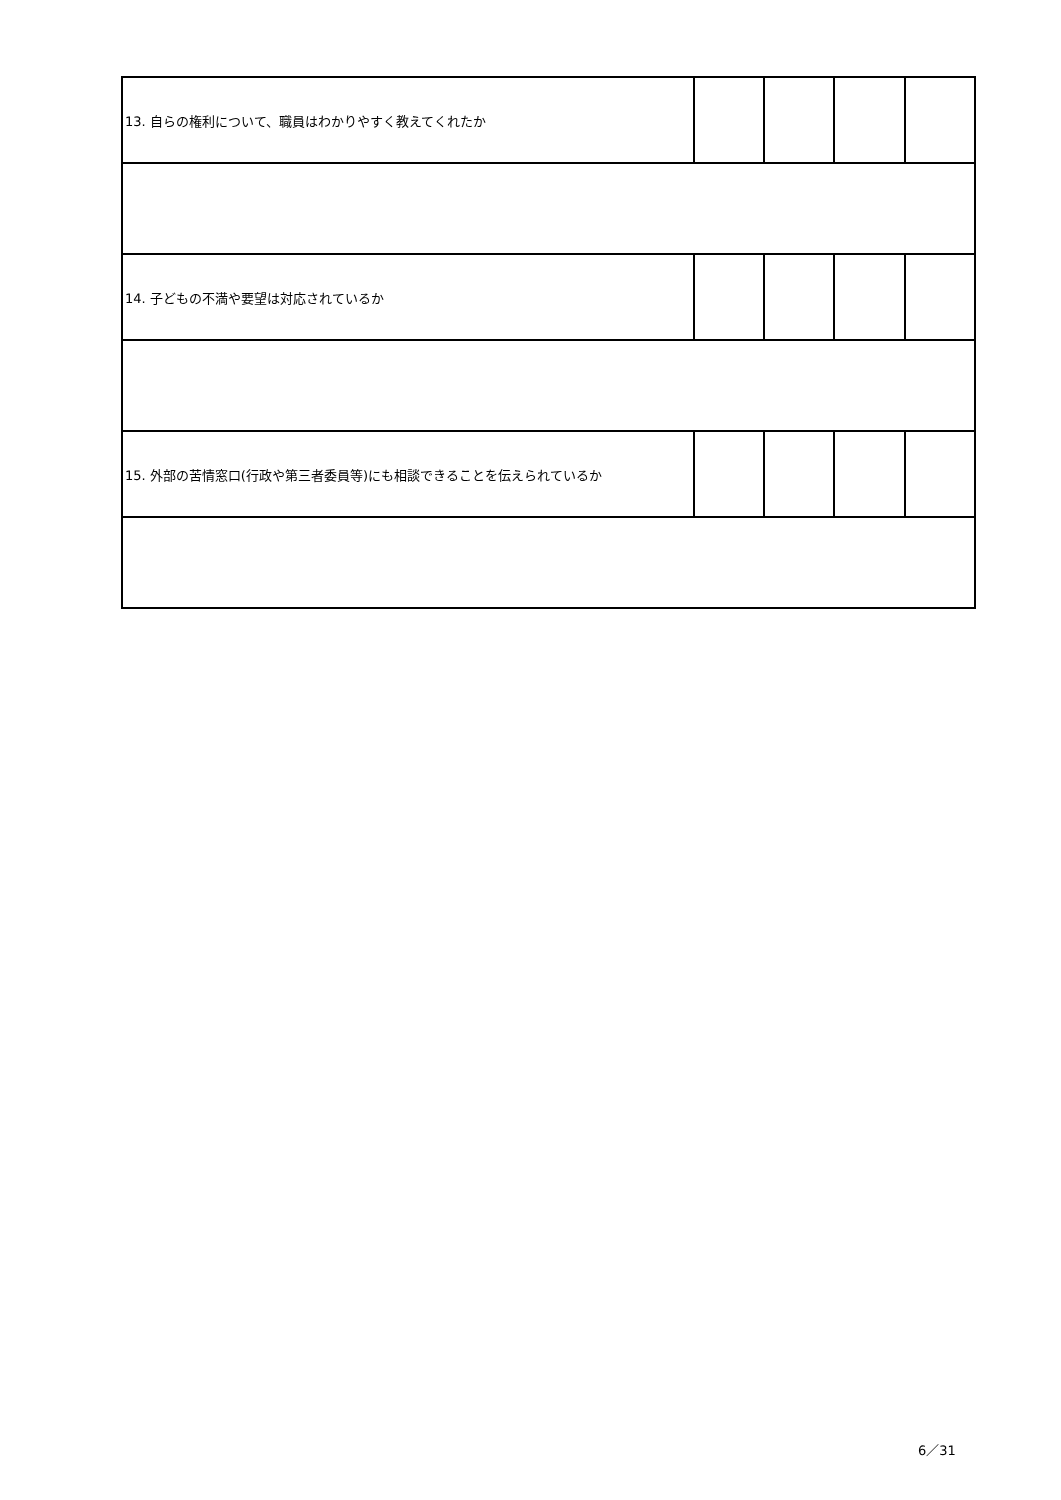| 13. 自らの権利について、職員はわかりやすく教えてくれたか | | | | |
| 14. 子どもの不満や要望は対応されているか | | | | |
| 15. 外部の苦情窓口(行政や第三者委員等)にも相談できることを伝えられているか | | | | |
6／31